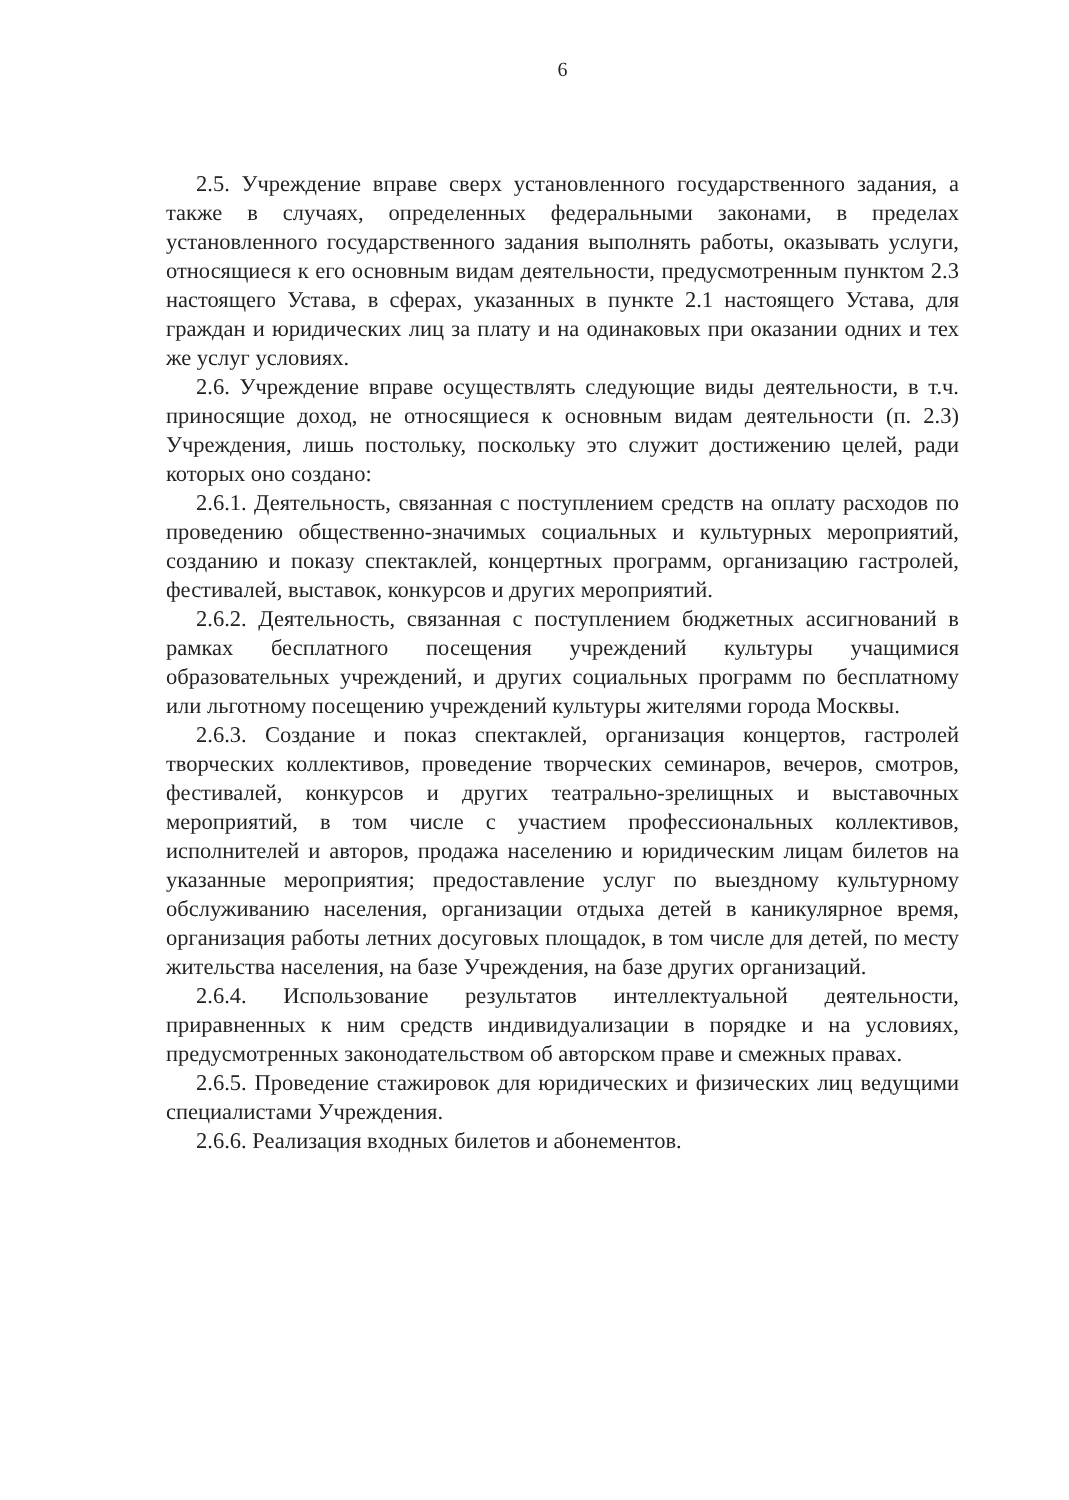6
2.5. Учреждение вправе сверх установленного государственного задания, а также в случаях, определенных федеральными законами, в пределах установленного государственного задания выполнять работы, оказывать услуги, относящиеся к его основным видам деятельности, предусмотренным пунктом 2.3 настоящего Устава, в сферах, указанных в пункте 2.1 настоящего Устава, для граждан и юридических лиц за плату и на одинаковых при оказании одних и тех же услуг условиях.
2.6. Учреждение вправе осуществлять следующие виды деятельности, в т.ч. приносящие доход, не относящиеся к основным видам деятельности (п. 2.3) Учреждения, лишь постольку, поскольку это служит достижению целей, ради которых оно создано:
2.6.1. Деятельность, связанная с поступлением средств на оплату расходов по проведению общественно-значимых социальных и культурных мероприятий, созданию и показу спектаклей, концертных программ, организацию гастролей, фестивалей, выставок, конкурсов и других мероприятий.
2.6.2. Деятельность, связанная с поступлением бюджетных ассигнований в рамках бесплатного посещения учреждений культуры учащимися образовательных учреждений, и других социальных программ по бесплатному или льготному посещению учреждений культуры жителями города Москвы.
2.6.3. Создание и показ спектаклей, организация концертов, гастролей творческих коллективов, проведение творческих семинаров, вечеров, смотров, фестивалей, конкурсов и других театрально-зрелищных и выставочных мероприятий, в том числе с участием профессиональных коллективов, исполнителей и авторов, продажа населению и юридическим лицам билетов на указанные мероприятия; предоставление услуг по выездному культурному обслуживанию населения, организации отдыха детей в каникулярное время, организация работы летних досуговых площадок, в том числе для детей, по месту жительства населения, на базе Учреждения, на базе других организаций.
2.6.4. Использование результатов интеллектуальной деятельности, приравненных к ним средств индивидуализации в порядке и на условиях, предусмотренных законодательством об авторском праве и смежных правах.
2.6.5. Проведение стажировок для юридических и физических лиц ведущими специалистами Учреждения.
2.6.6. Реализация входных билетов и абонементов.